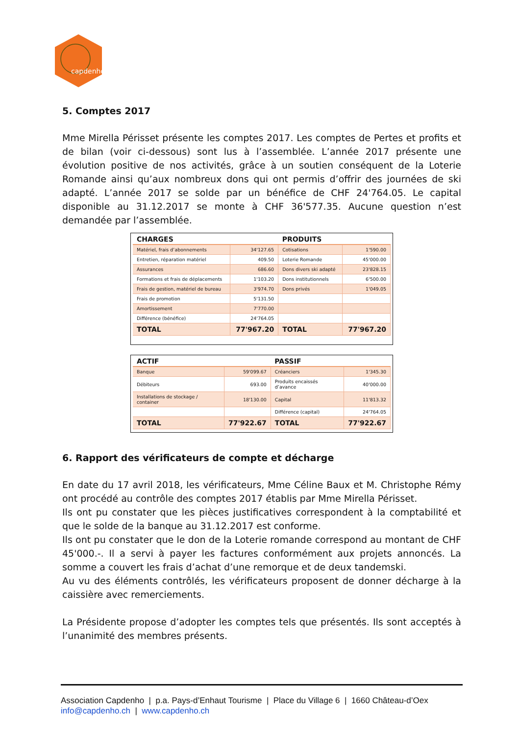capdenho
5. Comptes 2017
Mme Mirella Périsset présente les comptes 2017. Les comptes de Pertes et profits et de bilan (voir ci-dessous) sont lus à l’assemblée. L’année 2017 présente une évolution positive de nos activités, grâce à un soutien conséquent de la Loterie Romande ainsi qu’aux nombreux dons qui ont permis d’offrir des journées de ski adapté. L’année 2017 se solde par un bénéfice de CHF 24'764.05. Le capital disponible au 31.12.2017 se monte à CHF 36'577.35. Aucune question n’est demandée par l’assemblée.
| CHARGES | | PRODUITS | |
| --- | --- | --- | --- |
| Matériel, frais d’abonnements | 34'127.65 | Cotisations | 1'590.00 |
| Entretien, réparation matériel | 409.50 | Loterie Romande | 45'000.00 |
| Assurances | 686.60 | Dons divers ski adapté | 23'828.15 |
| Formations et frais de déplacements | 1'103.20 | Dons institutionnels | 6'500.00 |
| Frais de gestion, matériel de bureau | 3'974.70 | Dons privés | 1'049.05 |
| Frais de promotion | 5'131.50 | | |
| Amortissement | 7'770.00 | | |
| Différence (bénéfice) | 24'764.05 | | |
| TOTAL | 77'967.20 | TOTAL | 77'967.20 |
| ACTIF | | PASSIF | |
| --- | --- | --- | --- |
| Banque | 59'099.67 | Créanciers | 1'345.30 |
| Débiteurs | 693.00 | Produits encaissés d’avance | 40'000.00 |
| Installations de stockage / container | 18'130.00 | Capital | 11'813.32 |
| | | Différence (capital) | 24'764.05 |
| TOTAL | 77'922.67 | TOTAL | 77'922.67 |
6. Rapport des vérificateurs de compte et décharge
En date du 17 avril 2018, les vérificateurs, Mme Céline Baux et M. Christophe Rémy ont procédé au contrôle des comptes 2017 établis par Mme Mirella Périsset.
Ils ont pu constater que les pièces justificatives correspondent à la comptabilité et que le solde de la banque au 31.12.2017 est conforme.
Ils ont pu constater que le don de la Loterie romande correspond au montant de CHF 45'000.-. Il a servi à payer les factures conformément aux projets annoncés. La somme a couvert les frais d’achat d’une remorque et de deux tandemski.
Au vu des éléments contrôlés, les vérificateurs proposent de donner décharge à la caissière avec remerciements.
La Présidente propose d’adopter les comptes tels que présentés. Ils sont acceptés à l’unanimité des membres présents.
Association Capdenho | p.a. Pays-d’Enhaut Tourisme | Place du Village 6 | 1660 Château-d’Oex
info@capdenho.ch | www.capdenho.ch